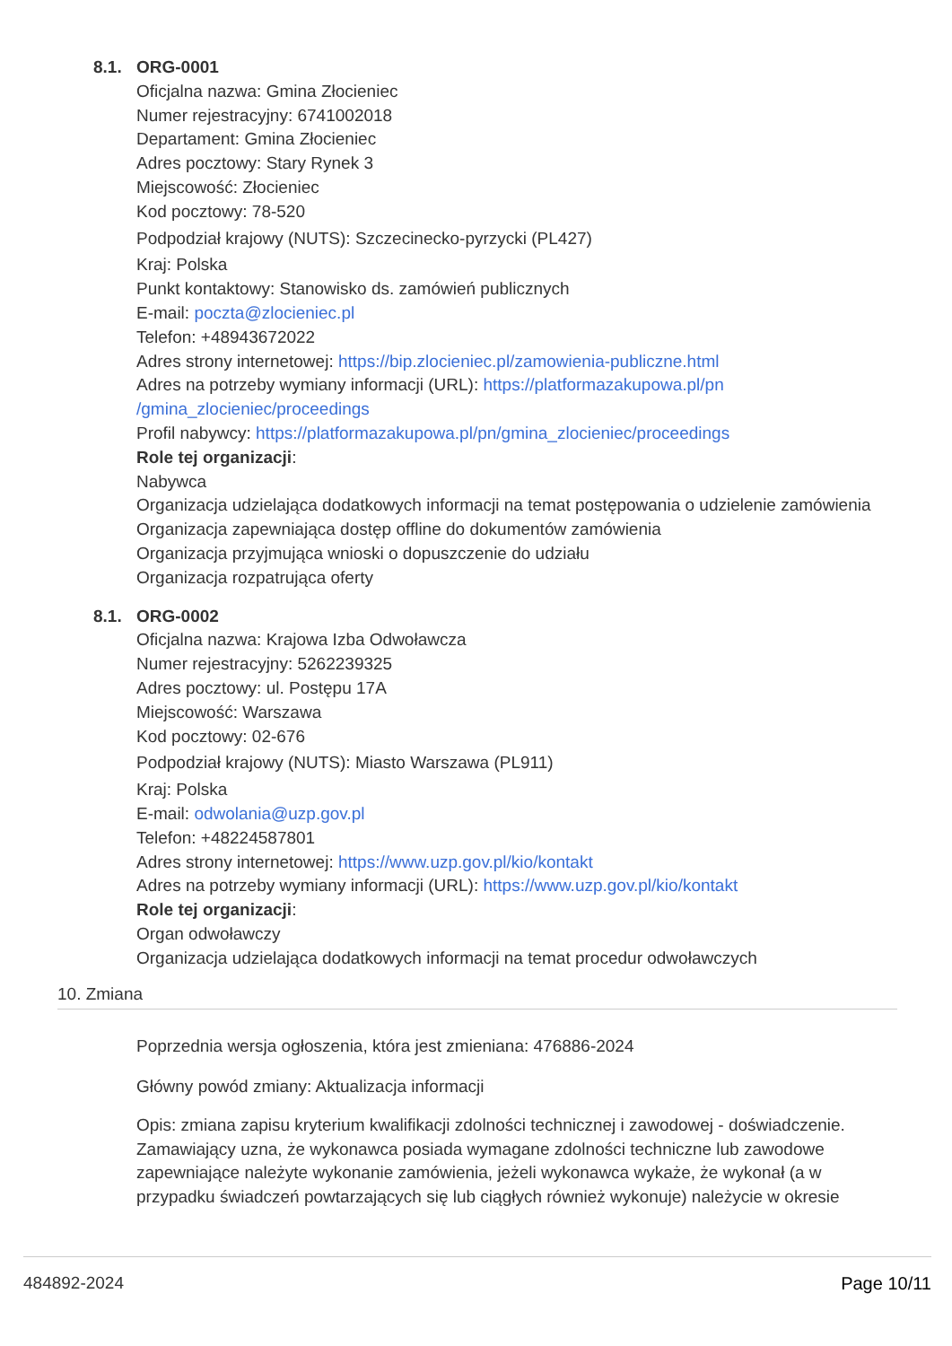8.1. ORG-0001
Oficjalna nazwa: Gmina Złocieniec
Numer rejestracyjny: 6741002018
Departament: Gmina Złocieniec
Adres pocztowy: Stary Rynek 3
Miejscowość: Złocieniec
Kod pocztowy: 78-520
Podpodział krajowy (NUTS): Szczecinecko-pyrzycki (PL427)
Kraj: Polska
Punkt kontaktowy: Stanowisko ds. zamówień publicznych
E-mail: poczta@zlocieniec.pl
Telefon: +48943672022
Adres strony internetowej: https://bip.zlocieniec.pl/zamowienia-publiczne.html
Adres na potrzeby wymiany informacji (URL): https://platformazakupowa.pl/pn /gmina_zlocieniec/proceedings
Profil nabywcy: https://platformazakupowa.pl/pn/gmina_zlocieniec/proceedings
Role tej organizacji:
Nabywca
Organizacja udzielająca dodatkowych informacji na temat postępowania o udzielenie zamówienia
Organizacja zapewniająca dostęp offline do dokumentów zamówienia
Organizacja przyjmująca wnioski o dopuszczenie do udziału
Organizacja rozpatrująca oferty
8.1. ORG-0002
Oficjalna nazwa: Krajowa Izba Odwoławcza
Numer rejestracyjny: 5262239325
Adres pocztowy: ul. Postępu 17A
Miejscowość: Warszawa
Kod pocztowy: 02-676
Podpodział krajowy (NUTS): Miasto Warszawa (PL911)
Kraj: Polska
E-mail: odwolania@uzp.gov.pl
Telefon: +48224587801
Adres strony internetowej: https://www.uzp.gov.pl/kio/kontakt
Adres na potrzeby wymiany informacji (URL): https://www.uzp.gov.pl/kio/kontakt
Role tej organizacji:
Organ odwoławczy
Organizacja udzielająca dodatkowych informacji na temat procedur odwoławczych
10. Zmiana
Poprzednia wersja ogłoszenia, która jest zmieniana: 476886-2024
Główny powód zmiany: Aktualizacja informacji
Opis: zmiana zapisu kryterium kwalifikacji zdolności technicznej i zawodowej - doświadczenie. Zamawiający uzna, że wykonawca posiada wymagane zdolności techniczne lub zawodowe zapewniające należyte wykonanie zamówienia, jeżeli wykonawca wykaże, że wykonał (a w przypadku świadczeń powtarzających się lub ciągłych również wykonuje) należycie w okresie
484892-2024 Page 10/11